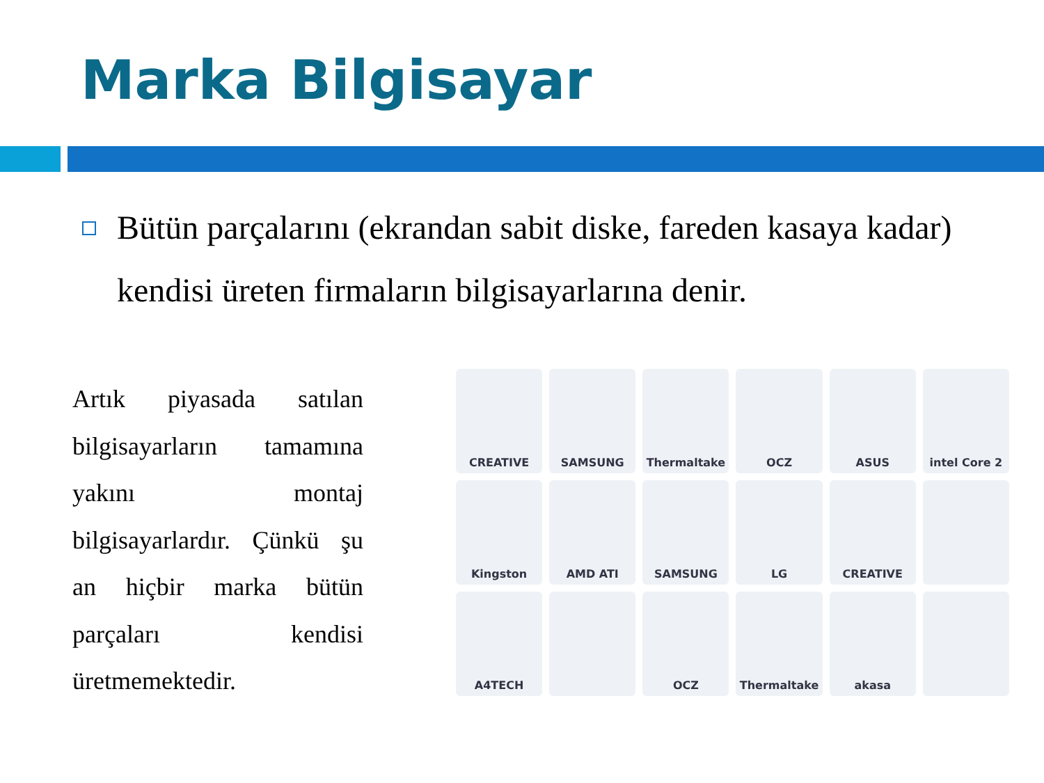Marka Bilgisayar
Bütün parçalarını (ekrandan sabit diske, fareden kasaya kadar) kendisi üreten firmaların bilgisayarlarına denir.
Artık piyasada satılan
bilgisayarların tamamına
yakını montaj
bilgisayarlardır. Çünkü şu
an hiçbir marka bütün
parçaları kendisi
üretmemektedir.
CREATIVE
SAMSUNG
Thermaltake
OCZ
ASUS
intel Core 2
Kingston
AMD ATI
SAMSUNG
LG
CREATIVE
A4TECH
OCZ
Thermaltake
akasa